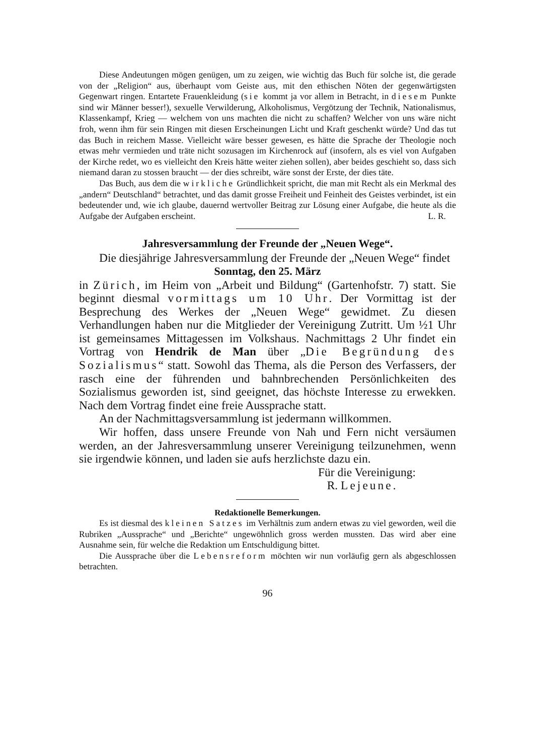Diese Andeutungen mögen genügen, um zu zeigen, wie wichtig das Buch für solche ist, die gerade von der „Religion“ aus, überhaupt vom Geiste aus, mit den ethischen Nöten der gegenwärtigsten Gegenwart ringen. Entartete Frauenkleidung (sie kommt ja vor allem in Betracht, in diesem Punkte sind wir Männer besser!), sexuelle Verwilderung, Alkoholismus, Vergötzung der Technik, Nationalismus, Klassenkampf, Krieg — welchem von uns machten die nicht zu schaffen? Welcher von uns wäre nicht froh, wenn ihm für sein Ringen mit diesen Erscheinungen Licht und Kraft geschenkt würde? Und das tut das Buch in reichem Masse. Vielleicht wäre besser gewesen, es hätte die Sprache der Theologie noch etwas mehr vermieden und träte nicht sozusagen im Kirchenrock auf (insofern, als es viel von Aufgaben der Kirche redet, wo es vielleicht den Kreis hätte weiter ziehen sollen), aber beides geschieht so, dass sich niemand daran zu stossen braucht — der dies schreibt, wäre sonst der Erste, der dies täte.
Das Buch, aus dem die wirkliche Gründlichkeit spricht, die man mit Recht als ein Merkmal des „andern“ Deutschland“ betrachtet, und das damit grosse Freiheit und Feinheit des Geistes verbindet, ist ein bedeutender und, wie ich glaube, dauernd wertvoller Beitrag zur Lösung einer Aufgabe, die heute als die Aufgabe der Aufgaben erscheint. L. R.
Jahresversammlung der Freunde der „Neuen Wege“.
Die diesjährige Jahresversammlung der Freunde der „Neuen Wege“ findet
Sonntag, den 25. März
in Zürich, im Heim von „Arbeit und Bildung“ (Gartenhofstr. 7) statt. Sie beginnt diesmal vormittags um 10 Uhr. Der Vormittag ist der Besprechung des Werkes der „Neuen Wege“ gewidmet. Zu diesen Verhandlungen haben nur die Mitglieder der Vereinigung Zutritt. Um ½1 Uhr ist gemeinsames Mittagessen im Volkshaus. Nachmittags 2 Uhr findet ein Vortrag von Hendrik de Man über „Die Begründung des Sozialismus“ statt. Sowohl das Thema, als die Person des Verfassers, der rasch eine der führenden und bahnbrechenden Persönlichkeiten des Sozialismus geworden ist, sind geeignet, das höchste Interesse zu erwekken. Nach dem Vortrag findet eine freie Aussprache statt.
An der Nachmittagsversammlung ist jedermann willkommen.
Wir hoffen, dass unsere Freunde von Nah und Fern nicht versäumen werden, an der Jahresversammlung unserer Vereinigung teilzunehmen, wenn sie irgendwie können, und laden sie aufs herzlichste dazu ein.
Für die Vereinigung:
R. Lejeune.
Redaktionelle Bemerkungen.
Es ist diesmal des kleinen Satzes im Verhältnis zum andern etwas zu viel geworden, weil die Rubriken „Aussprache“ und „Berichte“ ungewöhnlich gross werden mussten. Das wird aber eine Ausnahme sein, für welche die Redaktion um Entschuldigung bittet.
Die Aussprache über die Lebensreform möchten wir nun vorläufig gern als abgeschlossen betrachten.
96